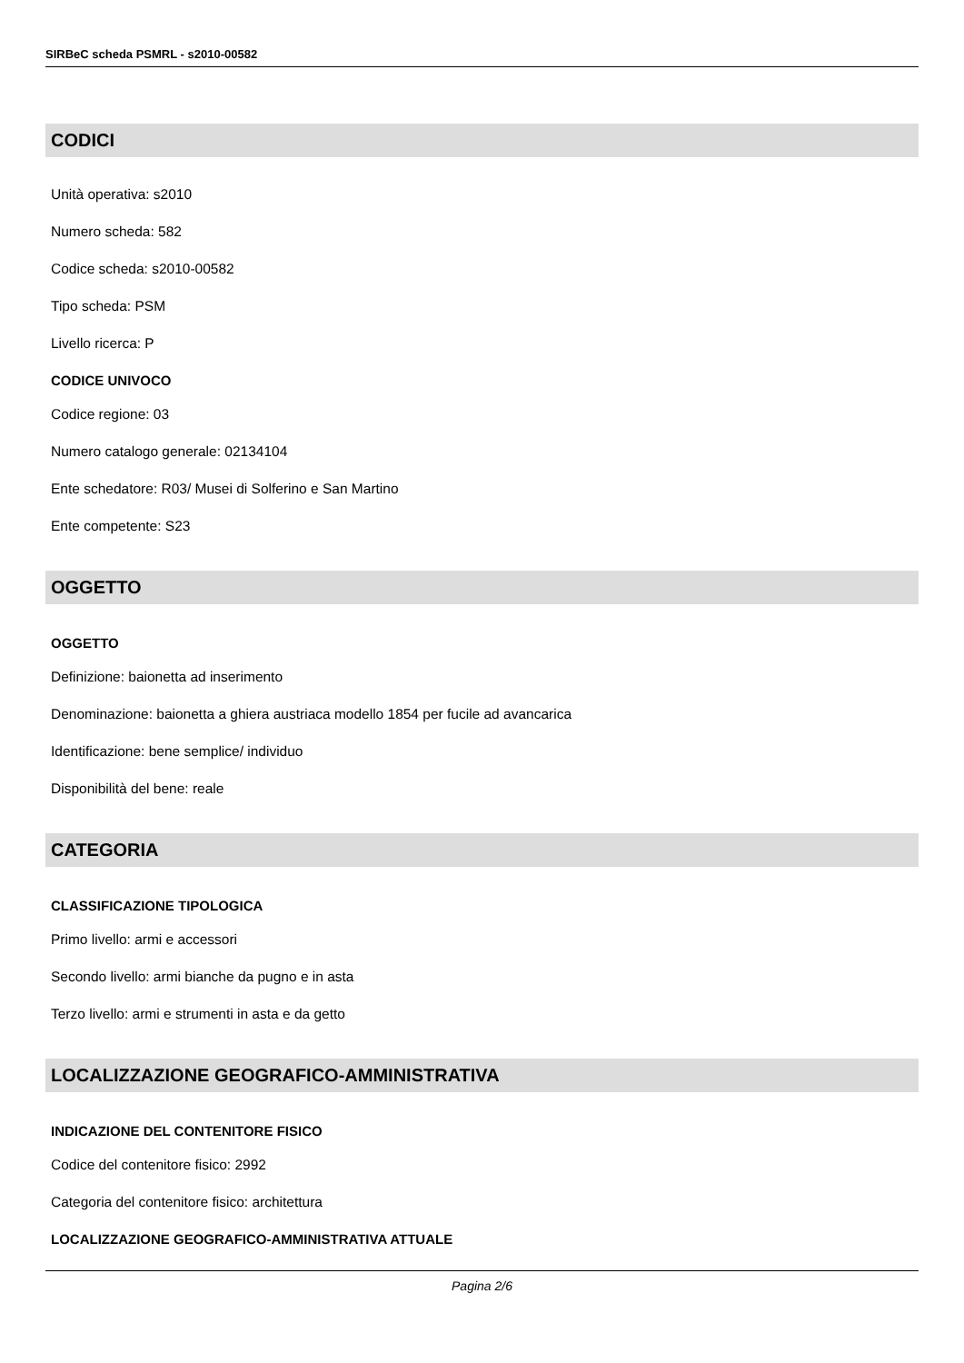SIRBeC scheda PSMRL - s2010-00582
CODICI
Unità operativa: s2010
Numero scheda: 582
Codice scheda: s2010-00582
Tipo scheda: PSM
Livello ricerca: P
CODICE UNIVOCO
Codice regione: 03
Numero catalogo generale: 02134104
Ente schedatore: R03/ Musei di Solferino e San Martino
Ente competente: S23
OGGETTO
OGGETTO
Definizione: baionetta ad inserimento
Denominazione: baionetta a ghiera austriaca modello 1854 per fucile ad avancarica
Identificazione: bene semplice/ individuo
Disponibilità del bene: reale
CATEGORIA
CLASSIFICAZIONE TIPOLOGICA
Primo livello: armi e accessori
Secondo livello: armi bianche da pugno e in asta
Terzo livello: armi e strumenti in asta e da getto
LOCALIZZAZIONE GEOGRAFICO-AMMINISTRATIVA
INDICAZIONE DEL CONTENITORE FISICO
Codice del contenitore fisico: 2992
Categoria del contenitore fisico: architettura
LOCALIZZAZIONE GEOGRAFICO-AMMINISTRATIVA ATTUALE
Pagina 2/6